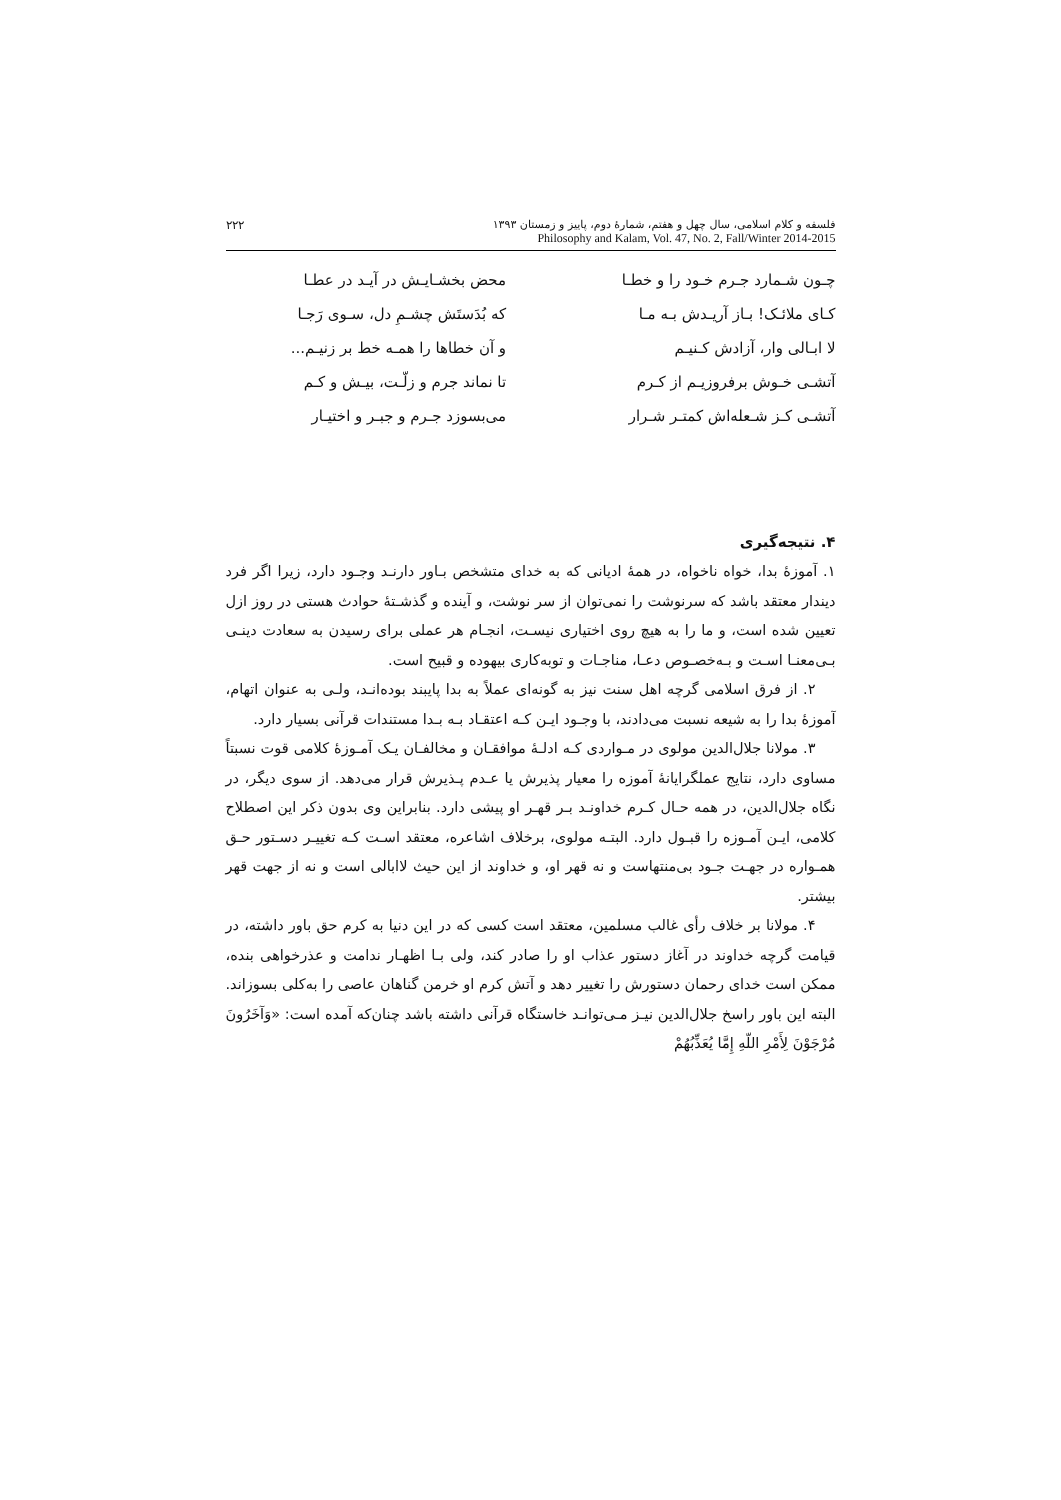۲۲۲ فلسفه و کلام اسلامی، سال چهل و هفتم، شمارهٔ دوم، پاییز و زمستان ۱۳۹۳
Philosophy and Kalam, Vol. 47, No. 2, Fall/Winter 2014-2015
چـون شـمارد جـرم خـود را و خطـا محض بخشـایـش در آیـد در عطـا
کـای ملائـک! بـاز آریـدش بـه مـا که بُدَستَش چشـمِ دل، سـوی رَجـا
لا ابـالی وار، آزادش کـنیـم و آن خطاها را همـه خط بر زنیـم...
آتشـی خـوش برفروزیـم از کـرم تا نماند جرم و زلّـت، بیـش و کـم
آتشـی کـز شـعله‌اش کمتـر شـرار می‌بسوزد جـرم و جبـر و اختیـار
۴. نتیجه‌گیری
۱. آموزهٔ بدا، خواه ناخواه، در همهٔ ادیانی که به خدای متشخص بـاور دارنـد وجـود دارد، زیرا اگر فرد دیندار معتقد باشد که سرنوشت را نمی‌توان از سر نوشت، و آینده و گذشـتهٔ حوادث هستی در روز ازل تعیین شده است، و ما را به هیچ روی اختیاری نیسـت، انجـام هر عملی برای رسیدن به سعادت دینـی بـی‌معنـا اسـت و بـه‌خصـوص دعـا، مناجـات و توبه‌کاری بیهوده و قبیح است.
۲. از فرق اسلامی گرچه اهل سنت نیز به گونه‌ای عملاً به بدا پایبند بوده‌انـد، ولـی به عنوان اتهام، آموزهٔ بدا را به شیعه نسبت می‌دادند، با وجـود ایـن کـه اعتقـاد بـه بـدا مستندات قرآنی بسیار دارد.
۳. مولانا جلال‌الدین مولوی در مـواردی کـه ادلـهٔ موافقـان و مخالفـان یـک آمـوزهٔ کلامی قوت نسبتاً مساوی دارد، نتایج عملگرایانهٔ آموزه را معیار پذیرش یا عـدم پـذیرش قرار می‌دهد. از سوی دیگر، در نگاه جلال‌الدین، در همه حـال کـرم خداونـد بـر قهـر او پیشی دارد. بنابراین وی بدون ذکر این اصطلاح کلامی، ایـن آمـوزه را قبـول دارد. البتـه مولوی، برخلاف اشاعره، معتقد اسـت کـه تغییـر دسـتور حـق همـواره در جهـت جـود بی‌منتهاست و نه قهر او، و خداوند از این حیث لاابالی است و نه از جهت قهر بیشتر.
۴. مولانا بر خلاف رأی غالب مسلمین، معتقد است کسی که در این دنیا به کرم حق باور داشته، در قیامت گرچه خداوند در آغاز دستور عذاب او را صادر کند، ولی بـا اظهـار ندامت و عذرخواهی بنده، ممکن است خدای رحمان دستورش را تغییر دهد و آتش کرم او خرمن گناهان عاصی را به‌کلی بسوزاند. البته این باور راسخ جلال‌الدین نیـز مـی‌توانـد خاستگاه قرآنی داشته باشد چنان‌که آمده است: «وَآخَرُونَ مُرْجَوْنَ لِأَمْرِ اللّهِ إِمَّا يُعَذِّبُهُمْ